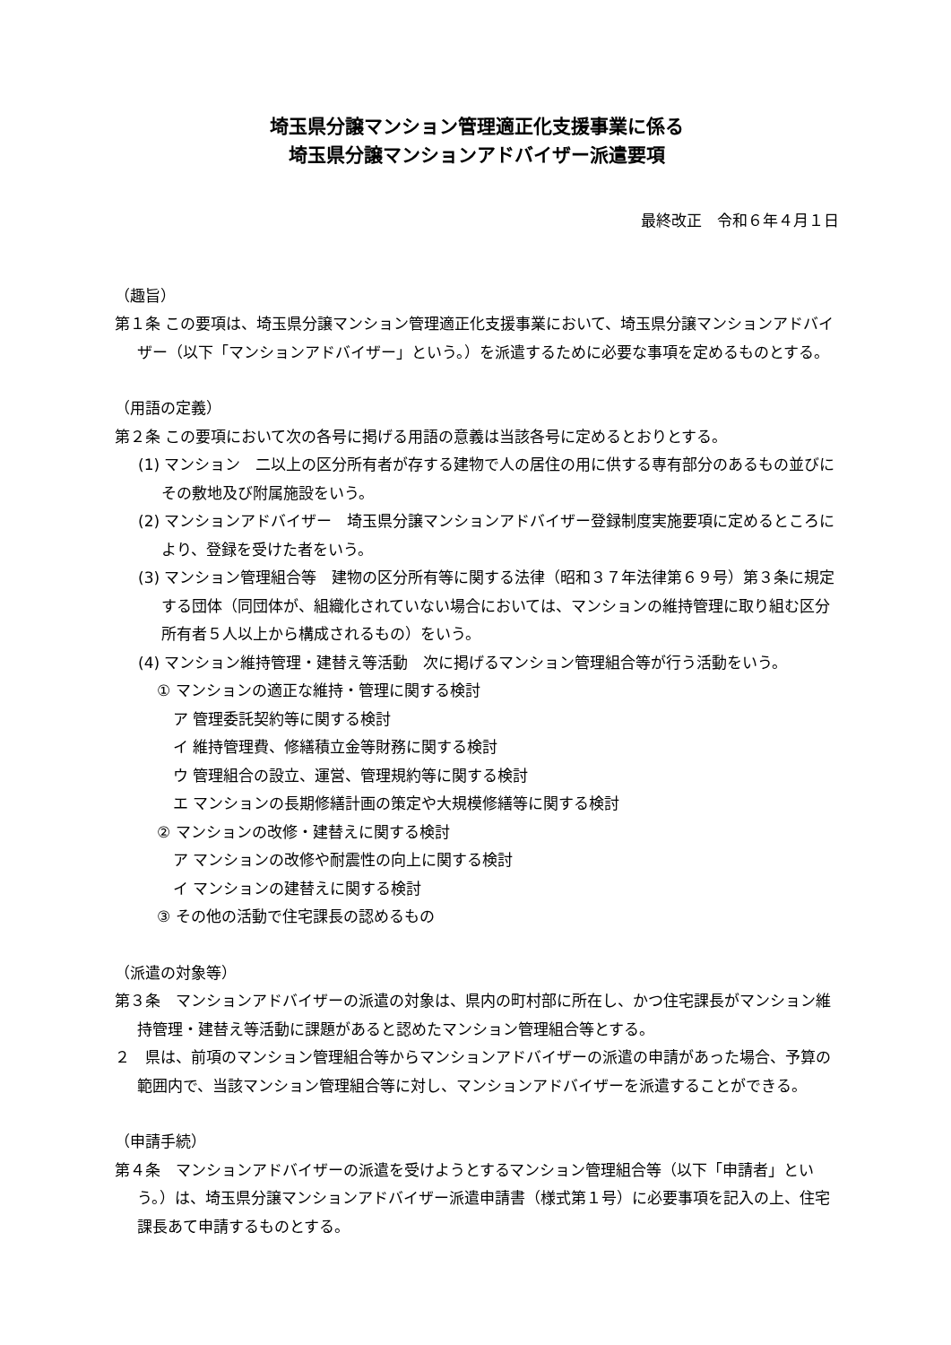埼玉県分譲マンション管理適正化支援事業に係る
埼玉県分譲マンションアドバイザー派遣要項
最終改正　令和６年４月１日
（趣旨）
第１条 この要項は、埼玉県分譲マンション管理適正化支援事業において、埼玉県分譲マンションアドバイザー（以下「マンションアドバイザー」という。）を派遣するために必要な事項を定めるものとする。
（用語の定義）
第２条 この要項において次の各号に掲げる用語の意義は当該各号に定めるとおりとする。
(1) マンション　二以上の区分所有者が存する建物で人の居住の用に供する専有部分のあるもの並びにその敷地及び附属施設をいう。
(2) マンションアドバイザー　埼玉県分譲マンションアドバイザー登録制度実施要項に定めるところにより、登録を受けた者をいう。
(3) マンション管理組合等　建物の区分所有等に関する法律（昭和３７年法律第６９号）第３条に規定する団体（同団体が、組織化されていない場合においては、マンションの維持管理に取り組む区分所有者５人以上から構成されるもの）をいう。
(4) マンション維持管理・建替え等活動　次に掲げるマンション管理組合等が行う活動をいう。
① マンションの適正な維持・管理に関する検討
ア 管理委託契約等に関する検討
イ 維持管理費、修繕積立金等財務に関する検討
ウ 管理組合の設立、運営、管理規約等に関する検討
エ マンションの長期修繕計画の策定や大規模修繕等に関する検討
② マンションの改修・建替えに関する検討
ア マンションの改修や耐震性の向上に関する検討
イ マンションの建替えに関する検討
③ その他の活動で住宅課長の認めるもの
（派遣の対象等）
第３条　マンションアドバイザーの派遣の対象は、県内の町村部に所在し、かつ住宅課長がマンション維持管理・建替え等活動に課題があると認めたマンション管理組合等とする。
２　県は、前項のマンション管理組合等からマンションアドバイザーの派遣の申請があった場合、予算の範囲内で、当該マンション管理組合等に対し、マンションアドバイザーを派遣することができる。
（申請手続）
第４条　マンションアドバイザーの派遣を受けようとするマンション管理組合等（以下「申請者」という。）は、埼玉県分譲マンションアドバイザー派遣申請書（様式第１号）に必要事項を記入の上、住宅課長あて申請するものとする。